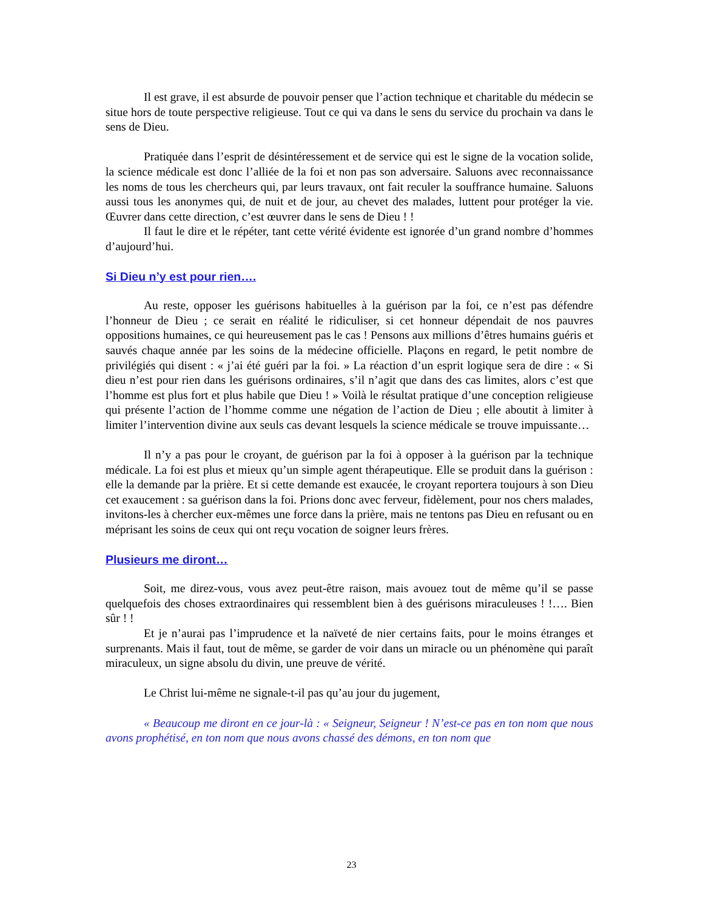Il est grave, il est absurde de pouvoir penser que l’action technique et charitable du médecin se situe hors de toute perspective religieuse. Tout ce qui va dans le sens du service du prochain va dans le sens de Dieu.
Pratiquée dans l’esprit de désintéressement et de service qui est le signe de la vocation solide, la science médicale est donc l’alliée de la foi et non pas son adversaire. Saluons avec reconnaissance les noms de tous les chercheurs qui, par leurs travaux, ont fait reculer la souffrance humaine. Saluons aussi tous les anonymes qui, de nuit et de jour, au chevet des malades, luttent pour protéger la vie. Œuvrer dans cette direction, c’est œuvrer dans le sens de Dieu ! !
Il faut le dire et le répéter, tant cette vérité évidente est ignorée d’un grand nombre d’hommes d’aujourd’hui.
Si Dieu n’y est pour rien….
Au reste, opposer les guérisons habituelles à la guérison par la foi, ce n’est pas défendre l’honneur de Dieu ; ce serait en réalité le ridiculiser, si cet honneur dépendait de nos pauvres oppositions humaines, ce qui heureusement pas le cas ! Pensons aux millions d’êtres humains guéris et sauvés chaque année par les soins de la médecine officielle. Plaçons en regard, le petit nombre de privilégiés qui disent : « j’ai été guéri par la foi. » La réaction d’un esprit logique sera de dire : « Si dieu n’est pour rien dans les guérisons ordinaires, s’il n’agit que dans des cas limites, alors c’est que l’homme est plus fort et plus habile que Dieu ! » Voilà le résultat pratique d’une conception religieuse qui présente l’action de l’homme comme une négation de l’action de Dieu ; elle aboutit à limiter à limiter l’intervention divine aux seuls cas devant lesquels la science médicale se trouve impuissante…
Il n’y a pas pour le croyant, de guérison par la foi à opposer à la guérison par la technique médicale. La foi est plus et mieux qu’un simple agent thérapeutique. Elle se produit dans la guérison : elle la demande par la prière. Et si cette demande est exaucée, le croyant reportera toujours à son Dieu cet exaucement : sa guérison dans la foi. Prions donc avec ferveur, fidèlement, pour nos chers malades, invitons-les à chercher eux-mêmes une force dans la prière, mais ne tentons pas Dieu en refusant ou en méprisant les soins de ceux qui ont reçu vocation de soigner leurs frères.
Plusieurs me diront…
Soit, me direz-vous, vous avez peut-être raison, mais avouez tout de même qu’il se passe quelquefois des choses extraordinaires qui ressemblent bien à des guérisons miraculeuses ! !…. Bien sûr ! !
Et je n’aurai pas l’imprudence et la naïveté de nier certains faits, pour le moins étranges et surprenants. Mais il faut, tout de même, se garder de voir dans un miracle ou un phénomène qui paraît miraculeux, un signe absolu du divin, une preuve de vérité.
Le Christ lui-même ne signale-t-il pas qu’au jour du jugement,
« Beaucoup me diront en ce jour-là : « Seigneur, Seigneur ! N’est-ce pas en ton nom que nous avons prophétisé, en ton nom que nous avons chassé des démons, en ton nom que
23